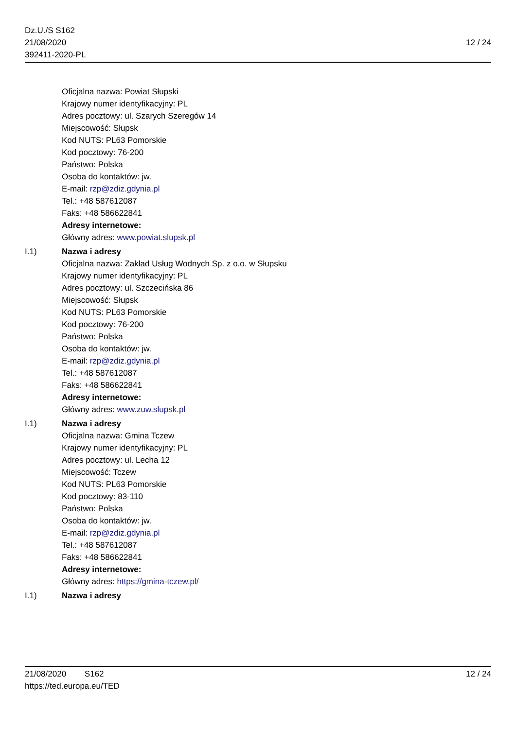Dz.U./S S162
21/08/2020
392411-2020-PL
12 / 24
Oficjalna nazwa: Powiat Słupski
Krajowy numer identyfikacyjny: PL
Adres pocztowy: ul. Szarych Szeregów 14
Miejscowość: Słupsk
Kod NUTS: PL63 Pomorskie
Kod pocztowy: 76-200
Państwo: Polska
Osoba do kontaktów: jw.
E-mail: rzp@zdiz.gdynia.pl
Tel.: +48 587612087
Faks: +48 586622841
Adresy internetowe:
Główny adres: www.powiat.slupsk.pl
I.1) Nazwa i adresy
Oficjalna nazwa: Zakład Usług Wodnych Sp. z o.o. w Słupsku
Krajowy numer identyfikacyjny: PL
Adres pocztowy: ul. Szczecińska 86
Miejscowość: Słupsk
Kod NUTS: PL63 Pomorskie
Kod pocztowy: 76-200
Państwo: Polska
Osoba do kontaktów: jw.
E-mail: rzp@zdiz.gdynia.pl
Tel.: +48 587612087
Faks: +48 586622841
Adresy internetowe:
Główny adres: www.zuw.slupsk.pl
I.1) Nazwa i adresy
Oficjalna nazwa: Gmina Tczew
Krajowy numer identyfikacyjny: PL
Adres pocztowy: ul. Lecha 12
Miejscowość: Tczew
Kod NUTS: PL63 Pomorskie
Kod pocztowy: 83-110
Państwo: Polska
Osoba do kontaktów: jw.
E-mail: rzp@zdiz.gdynia.pl
Tel.: +48 587612087
Faks: +48 586622841
Adresy internetowe:
Główny adres: https://gmina-tczew.pl/
I.1) Nazwa i adresy
21/08/2020 S162 12 / 24
https://ted.europa.eu/TED